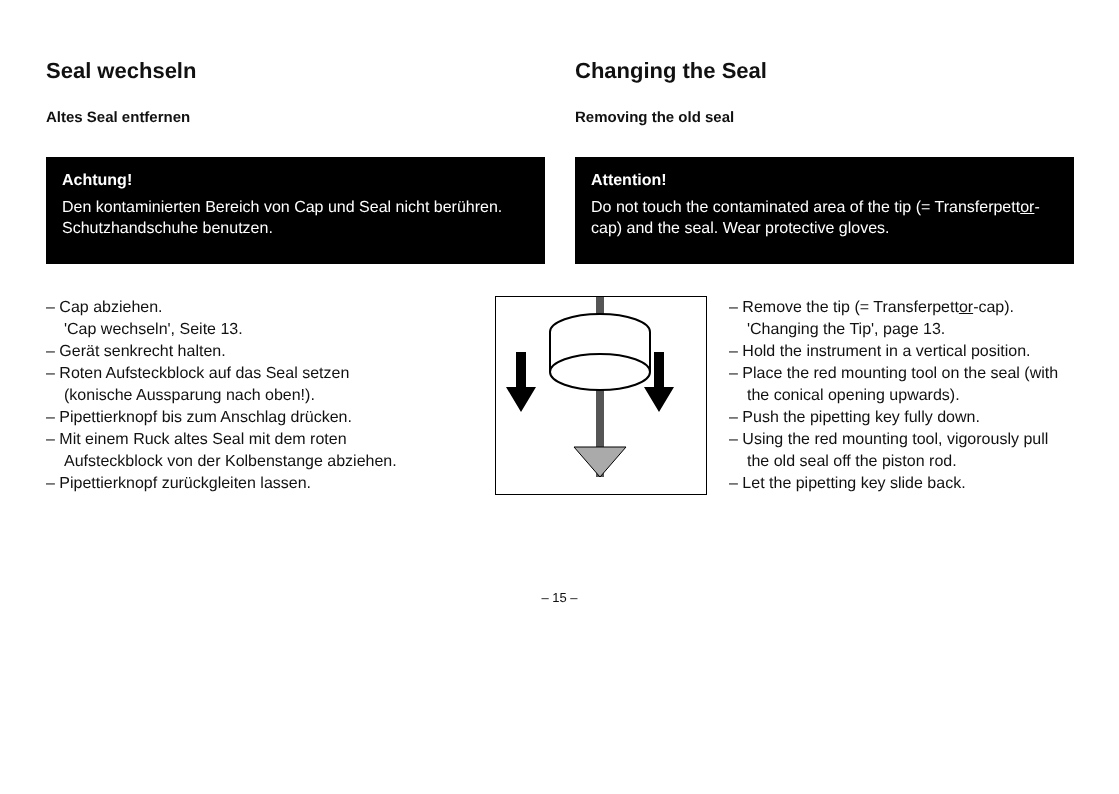Seal wechseln
Altes Seal entfernen
Achtung!
Den kontaminierten Bereich von Cap und Seal nicht berühren. Schutzhandschuhe benutzen.
– Cap abziehen.
'Cap wechseln', Seite 13.
– Gerät senkrecht halten.
– Roten Aufsteckblock auf das Seal setzen (konische Aussparung nach oben!).
– Pipettierknopf bis zum Anschlag drücken.
– Mit einem Ruck altes Seal mit dem roten Aufsteckblock von der Kolbenstange abziehen.
– Pipettierknopf zurückgleiten lassen.
Changing the Seal
Removing the old seal
Attention!
Do not touch the contaminated area of the tip (= Transferpettor-cap) and the seal. Wear protective gloves.
– Remove the tip (= Transferpettor-cap).
'Changing the Tip', page 13.
– Hold the instrument in a vertical position.
– Place the red mounting tool on the seal (with the conical opening upwards).
– Push the pipetting key fully down.
– Using the red mounting tool, vigorously pull the old seal off the piston rod.
– Let the pipetting key slide back.
– 15 –